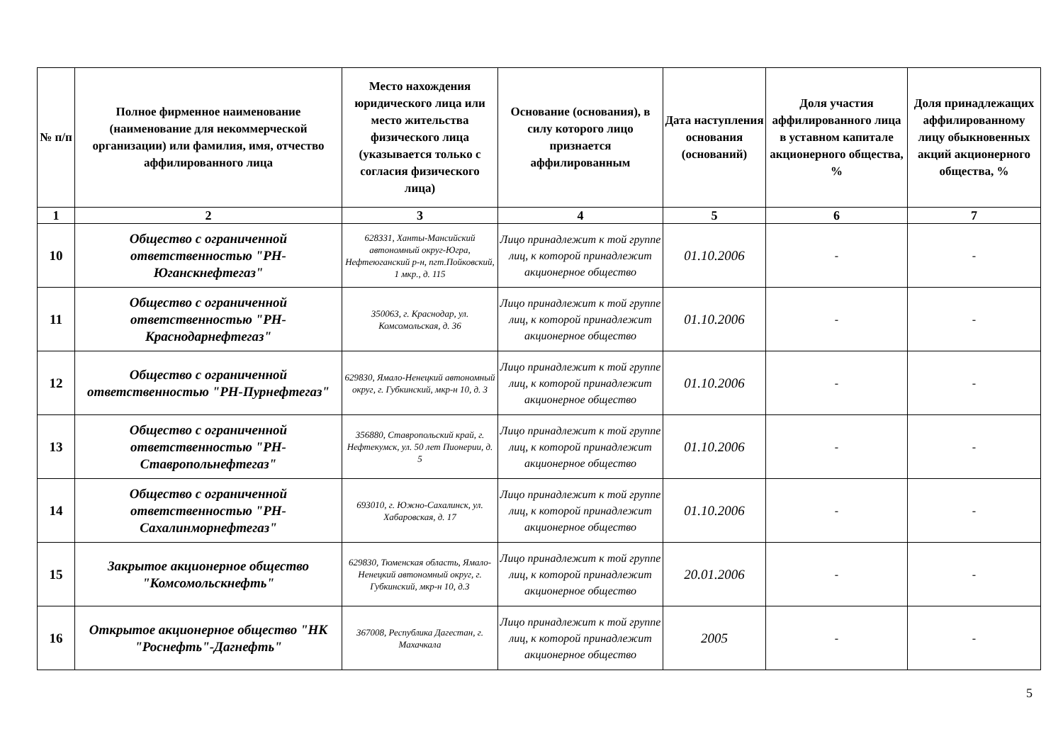| № п/п | Полное фирменное наименование (наименование для некоммерческой организации) или фамилия, имя, отчество аффилированного лица | Место нахождения юридического лица или место жительства физического лица (указывается только с согласия физического лица) | Основание (основания), в силу которого лицо признается аффилированным | Дата наступления основания (оснований) | Доля участия аффилированного лица в уставном капитале акционерного общества, % | Доля принадлежащих аффилированному лицу обыкновенных акций акционерного общества, % |
| --- | --- | --- | --- | --- | --- | --- |
| 1 | 2 | 3 | 4 | 5 | 6 | 7 |
| 10 | Общество с ограниченной ответственностью "РН-Юганскнефтегаз" | 628331, Ханты-Мансийский автономный округ-Югра, Нефтеюганский р-н, пгт.Пойковский, 1 мкр., д. 115 | Лицо принадлежит к той группе лиц, к которой принадлежит акционерное общество | 01.10.2006 | - | - |
| 11 | Общество с ограниченной ответственностью "РН-Краснодарнефтегаз" | 350063, г. Краснодар, ул. Комсомольская, д. 36 | Лицо принадлежит к той группе лиц, к которой принадлежит акционерное общество | 01.10.2006 | - | - |
| 12 | Общество с ограниченной ответственностью "РН-Пурнефтегаз" | 629830, Ямало-Ненецкий автономный округ, г. Губкинский, мкр-н 10, д. 3 | Лицо принадлежит к той группе лиц, к которой принадлежит акционерное общество | 01.10.2006 | - | - |
| 13 | Общество с ограниченной ответственностью "РН-Ставропольнефтегаз" | 356880, Ставропольский край, г. Нефтекумск, ул. 50 лет Пионерии, д. 5 | Лицо принадлежит к той группе лиц, к которой принадлежит акционерное общество | 01.10.2006 | - | - |
| 14 | Общество с ограниченной ответственностью "РН-Сахалинморнефтегаз" | 693010, г. Южно-Сахалинск, ул. Хабаровская, д. 17 | Лицо принадлежит к той группе лиц, к которой принадлежит акционерное общество | 01.10.2006 | - | - |
| 15 | Закрытое акционерное общество "Комсомольскнефть" | 629830, Тюменская область, Ямало-Ненецкий автономный округ, г. Губкинский, мкр-н 10, д.3 | Лицо принадлежит к той группе лиц, к которой принадлежит акционерное общество | 20.01.2006 | - | - |
| 16 | Открытое акционерное общество "НК "Роснефть"-Дагнефть" | 367008, Республика Дагестан, г. Махачкала | Лицо принадлежит к той группе лиц, к которой принадлежит акционерное общество | 2005 | - | - |
5